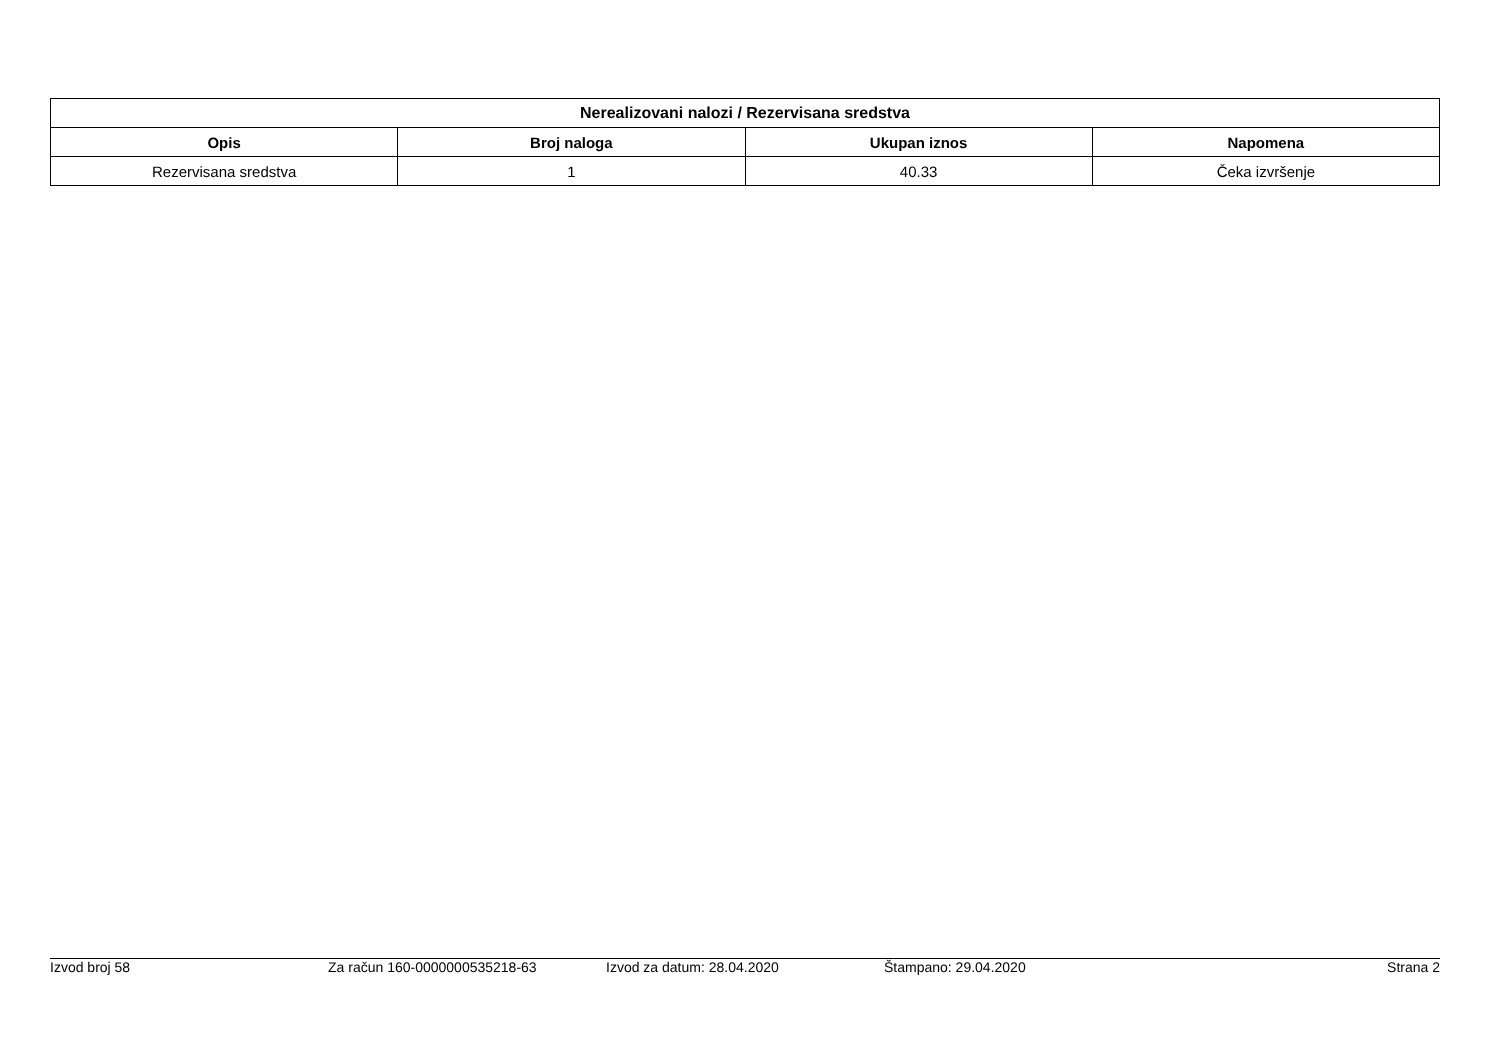| Nerealizovani nalozi / Rezervisana sredstva | | | |
| --- | --- | --- | --- |
| Opis | Broj naloga | Ukupan iznos | Napomena |
| Rezervisana sredstva | 1 | 40.33 | Čeka izvršenje |
Izvod broj 58 Za račun 160-0000000535218-63 Izvod za datum: 28.04.2020 Štampano: 29.04.2020 Strana 2